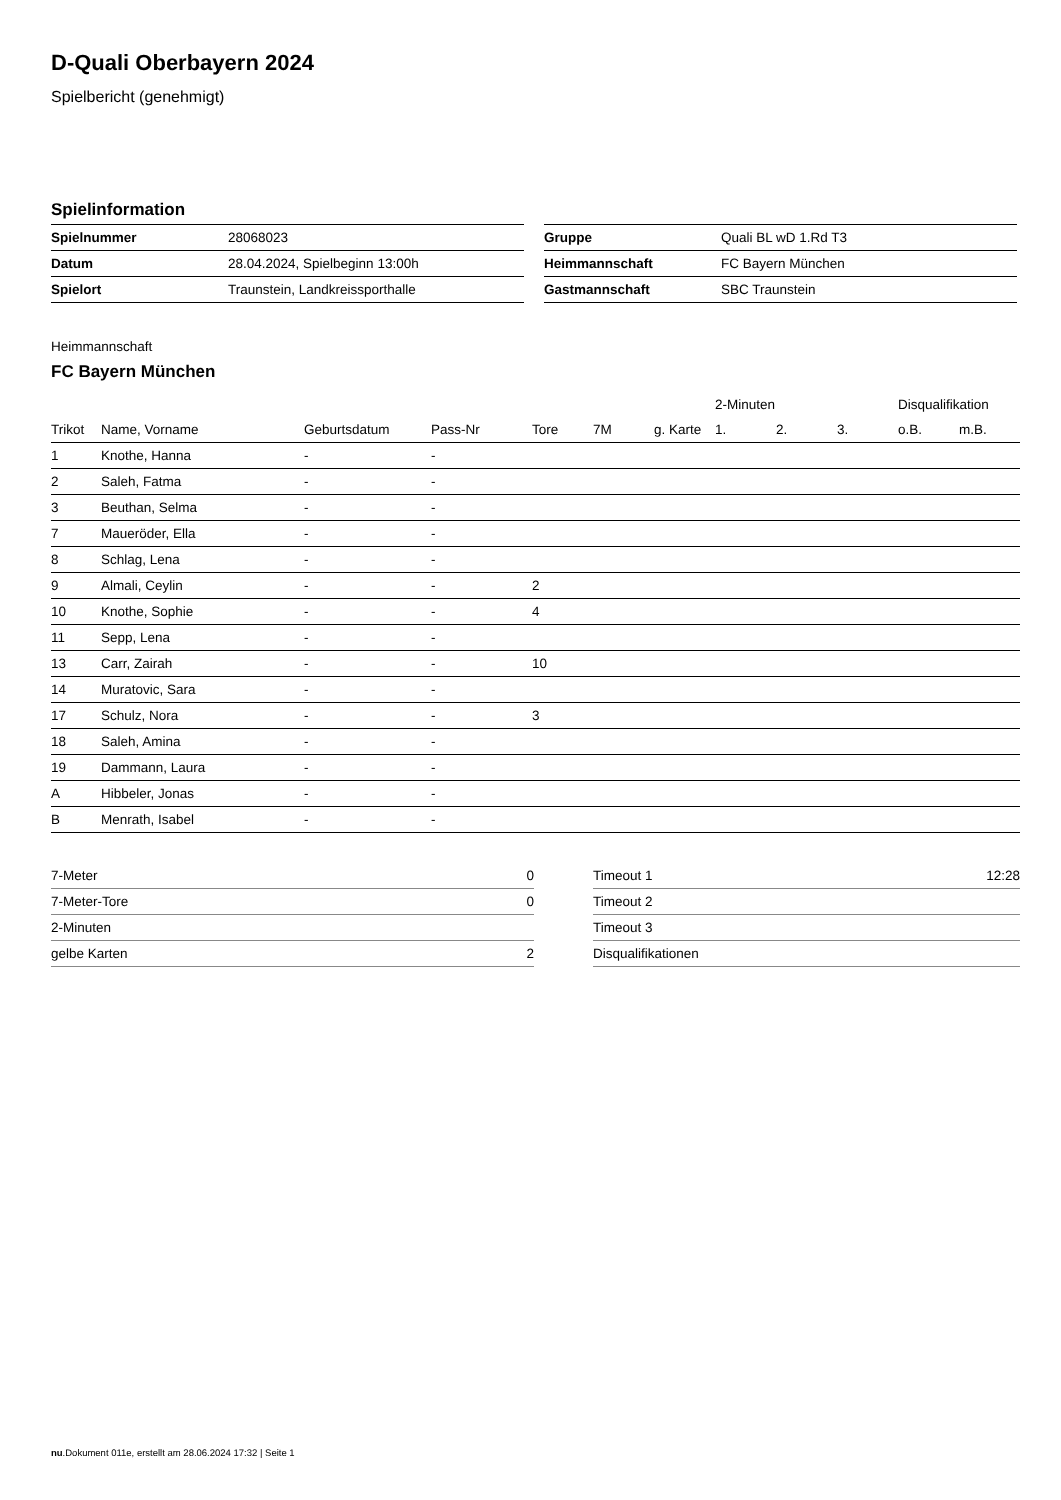D-Quali Oberbayern 2024
Spielbericht (genehmigt)
Spielinformation
| Spielnummer | 28068023 |
| Datum | 28.04.2024, Spielbeginn 13:00h |
| Spielort | Traunstein, Landkreissporthalle |
| Gruppe | Quali BL wD 1.Rd T3 |
| Heimmannschaft | FC Bayern München |
| Gastmannschaft | SBC Traunstein |
Heimmannschaft
FC Bayern München
| | | | | | | | 2-Minuten | | | Disqualifikation | |
| --- | --- | --- | --- | --- | --- | --- | --- | --- | --- | --- | --- |
| Trikot | Name, Vorname | Geburtsdatum | Pass-Nr | Tore | 7M | g. Karte | 1. | 2. | 3. | o.B. | m.B. |
| 1 | Knothe, Hanna | - | - | | | | | | | | |
| 2 | Saleh, Fatma | - | - | | | | | | | | |
| 3 | Beuthan, Selma | - | - | | | | | | | | |
| 7 | Maueröder, Ella | - | - | | | | | | | | |
| 8 | Schlag, Lena | - | - | | | | | | | | |
| 9 | Almali, Ceylin | - | - | 2 | | | | | | | |
| 10 | Knothe, Sophie | - | - | 4 | | | | | | | |
| 11 | Sepp, Lena | - | - | | | | | | | | |
| 13 | Carr, Zairah | - | - | 10 | | | | | | | |
| 14 | Muratovic, Sara | - | - | | | | | | | | |
| 17 | Schulz, Nora | - | - | 3 | | | | | | | |
| 18 | Saleh, Amina | - | - | | | | | | | | |
| 19 | Dammann, Laura | - | - | | | | | | | | |
| A | Hibbeler, Jonas | - | - | | | | | | | | |
| B | Menrath, Isabel | - | - | | | | | | | | |
| 7-Meter | 0 |
| 7-Meter-Tore | 0 |
| 2-Minuten | |
| gelbe Karten | 2 |
| Timeout 1 | 12:28 |
| Timeout 2 | |
| Timeout 3 | |
| Disqualifikationen | |
nu.Dokument 011e, erstellt am 28.06.2024 17:32 | Seite 1